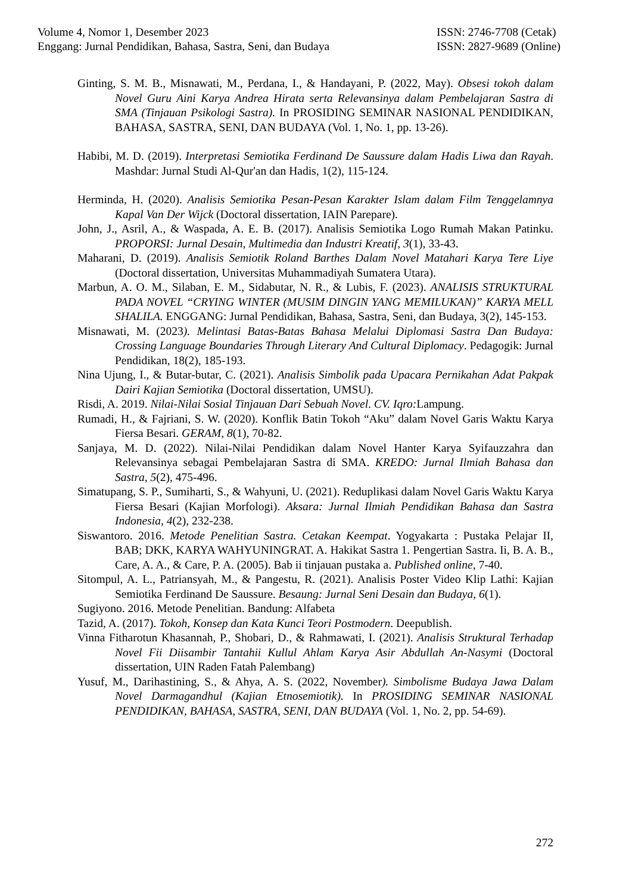Volume 4, Nomor 1, Desember 2023
Enggang: Jurnal Pendidikan, Bahasa, Sastra, Seni, dan Budaya
ISSN: 2746-7708 (Cetak)
ISSN: 2827-9689 (Online)
Ginting, S. M. B., Misnawati, M., Perdana, I., & Handayani, P. (2022, May). Obsesi tokoh dalam Novel Guru Aini Karya Andrea Hirata serta Relevansinya dalam Pembelajaran Sastra di SMA (Tinjauan Psikologi Sastra). In PROSIDING SEMINAR NASIONAL PENDIDIKAN, BAHASA, SASTRA, SENI, DAN BUDAYA (Vol. 1, No. 1, pp. 13-26).
Habibi, M. D. (2019). Interpretasi Semiotika Ferdinand De Saussure dalam Hadis Liwa dan Rayah. Mashdar: Jurnal Studi Al-Qur'an dan Hadis, 1(2), 115-124.
Herminda, H. (2020). Analisis Semiotika Pesan-Pesan Karakter Islam dalam Film Tenggelamnya Kapal Van Der Wijck (Doctoral dissertation, IAIN Parepare).
John, J., Asril, A., & Waspada, A. E. B. (2017). Analisis Semiotika Logo Rumah Makan Patinku. PROPORSI: Jurnal Desain, Multimedia dan Industri Kreatif, 3(1), 33-43.
Maharani, D. (2019). Analisis Semiotik Roland Barthes Dalam Novel Matahari Karya Tere Liye (Doctoral dissertation, Universitas Muhammadiyah Sumatera Utara).
Marbun, A. O. M., Silaban, E. M., Sidabutar, N. R., & Lubis, F. (2023). ANALISIS STRUKTURAL PADA NOVEL “CRYING WINTER (MUSIM DINGIN YANG MEMILUKAN)” KARYA MELL SHALILA. ENGGANG: Jurnal Pendidikan, Bahasa, Sastra, Seni, dan Budaya, 3(2), 145-153.
Misnawati, M. (2023). Melintasi Batas-Batas Bahasa Melalui Diplomasi Sastra Dan Budaya: Crossing Language Boundaries Through Literary And Cultural Diplomacy. Pedagogik: Jurnal Pendidikan, 18(2), 185-193.
Nina Ujung, I., & Butar-butar, C. (2021). Analisis Simbolik pada Upacara Pernikahan Adat Pakpak Dairi Kajian Semiotika (Doctoral dissertation, UMSU).
Risdi, A. 2019. Nilai-Nilai Sosial Tinjauan Dari Sebuah Novel. CV. Iqro: Lampung.
Rumadi, H., & Fajriani, S. W. (2020). Konflik Batin Tokoh “Aku” dalam Novel Garis Waktu Karya Fiersa Besari. GERAM, 8(1), 70-82.
Sanjaya, M. D. (2022). Nilai-Nilai Pendidikan dalam Novel Hanter Karya Syifauzzahra dan Relevansinya sebagai Pembelajaran Sastra di SMA. KREDO: Jurnal Ilmiah Bahasa dan Sastra, 5(2), 475-496.
Simatupang, S. P., Sumiharti, S., & Wahyuni, U. (2021). Reduplikasi dalam Novel Garis Waktu Karya Fiersa Besari (Kajian Morfologi). Aksara: Jurnal Ilmiah Pendidikan Bahasa dan Sastra Indonesia, 4(2), 232-238.
Siswantoro. 2016. Metode Penelitian Sastra. Cetakan Keempat. Yogyakarta : Pustaka Pelajar II, BAB; DKK, KARYA WAHYUNINGRAT. A. Hakikat Sastra 1. Pengertian Sastra. Ii, B. A. B., Care, A. A., & Care, P. A. (2005). Bab ii tinjauan pustaka a. Published online, 7-40.
Sitompul, A. L., Patriansyah, M., & Pangestu, R. (2021). Analisis Poster Video Klip Lathi: Kajian Semiotika Ferdinand De Saussure. Besaung: Jurnal Seni Desain dan Budaya, 6(1).
Sugiyono. 2016. Metode Penelitian. Bandung: Alfabeta
Tazid, A. (2017). Tokoh, Konsep dan Kata Kunci Teori Postmodern. Deepublish.
Vinna Fitharotun Khasannah, P., Shobari, D., & Rahmawati, I. (2021). Analisis Struktural Terhadap Novel Fii Diisambir Tantahii Kullul Ahlam Karya Asir Abdullah An-Nasymi (Doctoral dissertation, UIN Raden Fatah Palembang)
Yusuf, M., Darihastining, S., & Ahya, A. S. (2022, November). Simbolisme Budaya Jawa Dalam Novel Darmagandhul (Kajian Etnosemiotik). In PROSIDING SEMINAR NASIONAL PENDIDIKAN, BAHASA, SASTRA, SENI, DAN BUDAYA (Vol. 1, No. 2, pp. 54-69).
272